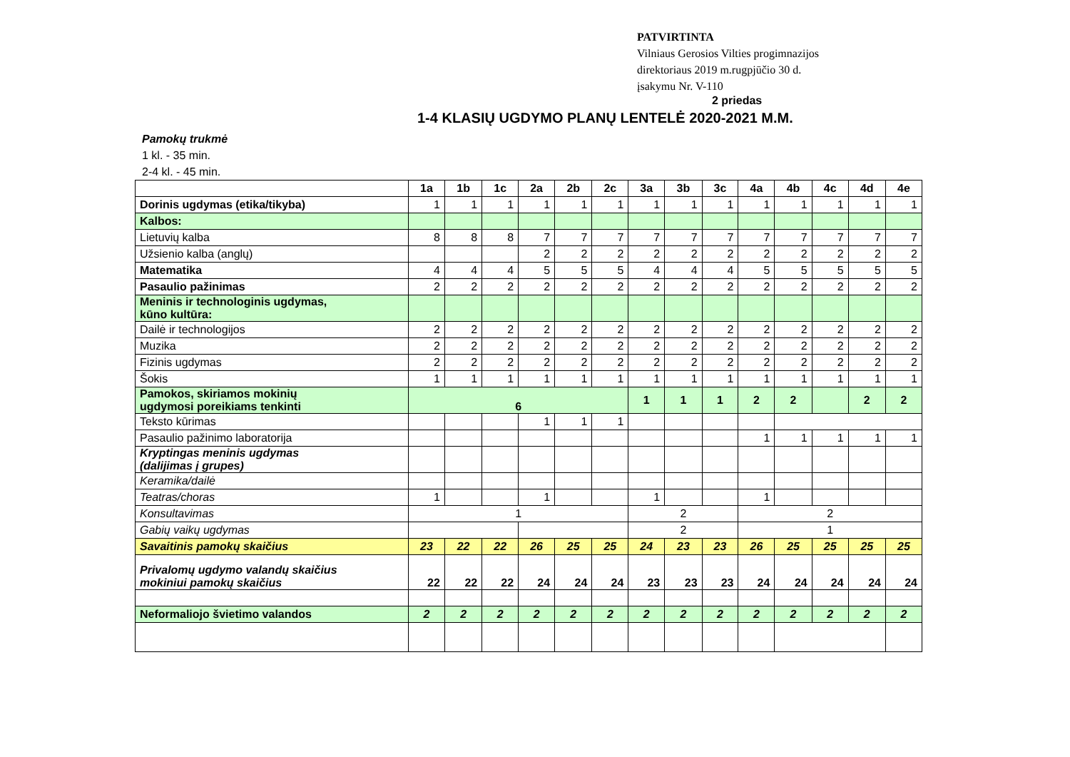PATVIRTINTA
Vilniaus Gerosios Vilties progimnazijos
direktoriaus 2019 m.rugpjūčio 30 d.
įsakymu Nr. V-110
2 priedas
1-4 KLASIŲ UGDYMO PLANŲ LENTELĖ 2020-2021 M.M.
Pamokų trukmė
1 kl. - 35 min.
2-4 kl. - 45 min.
| | 1a | 1b | 1c | 2a | 2b | 2c | 3a | 3b | 3c | 4a | 4b | 4c | 4d | 4e |
| --- | --- | --- | --- | --- | --- | --- | --- | --- | --- | --- | --- | --- | --- | --- |
| Dorinis ugdymas (etika/tikyba) | 1 | 1 | 1 | 1 | 1 | 1 | 1 | 1 | 1 | 1 | 1 | 1 | 1 | 1 |
| Kalbos: | | | | | | | | | | | | | | |
| Lietuvių kalba | 8 | 8 | 8 | 7 | 7 | 7 | 7 | 7 | 7 | 7 | 7 | 7 | 7 | 7 |
| Užsienio kalba (anglų) | | | | 2 | 2 | 2 | 2 | 2 | 2 | 2 | 2 | 2 | 2 | 2 |
| Matematika | 4 | 4 | 4 | 5 | 5 | 5 | 4 | 4 | 4 | 5 | 5 | 5 | 5 | 5 |
| Pasaulio pažinimas | 2 | 2 | 2 | 2 | 2 | 2 | 2 | 2 | 2 | 2 | 2 | 2 | 2 | 2 |
| Meninis ir technologinis ugdymas, kūno kultūra: | | | | | | | | | | | | | | |
| Dailė ir technologijos | 2 | 2 | 2 | 2 | 2 | 2 | 2 | 2 | 2 | 2 | 2 | 2 | 2 | 2 |
| Muzika | 2 | 2 | 2 | 2 | 2 | 2 | 2 | 2 | 2 | 2 | 2 | 2 | 2 | 2 |
| Fizinis ugdymas | 2 | 2 | 2 | 2 | 2 | 2 | 2 | 2 | 2 | 2 | 2 | 2 | 2 | 2 |
| Šokis | 1 | 1 | 1 | 1 | 1 | 1 | 1 | 1 | 1 | 1 | 1 | 1 | 1 | 1 |
| Pamokos, skiriamos mokinių ugdymosi poreikiams tenkinti | 6 | | | | | | 1 | 1 | 1 | 2 | 2 | | 2 | 2 |
| Teksto kūrimas | | | | 1 | 1 | 1 | | | | | | | | |
| Pasaulio pažinimo laboratorija | | | | | | | | | | 1 | 1 | 1 | 1 | 1 |
| Kryptingas meninis ugdymas (dalijimas į grupes) | | | | | | | | | | | | | | |
| Keramika/dailė | | | | | | | | | | | | | | |
| Teatras/choras | 1 | | | 1 | | | 1 | | | 1 | | | | |
| Konsultavimas | 1 | | | | | | 2 | | | 2 | | | | |
| Gabių vaikų ugdymas | | | | | | | 2 | | | 1 | | | | |
| Savaitinis pamokų skaičius | 23 | 22 | 22 | 26 | 25 | 25 | 24 | 23 | 23 | 26 | 25 | 25 | 25 | 25 |
| Privalomų ugdymo valandų skaičius mokiniui pamokų skaičius | 22 | 22 | 22 | 24 | 24 | 24 | 23 | 23 | 23 | 24 | 24 | 24 | 24 | 24 |
| Neformaliojo švietimo valandos | 2 | 2 | 2 | 2 | 2 | 2 | 2 | 2 | 2 | 2 | 2 | 2 | 2 | 2 |